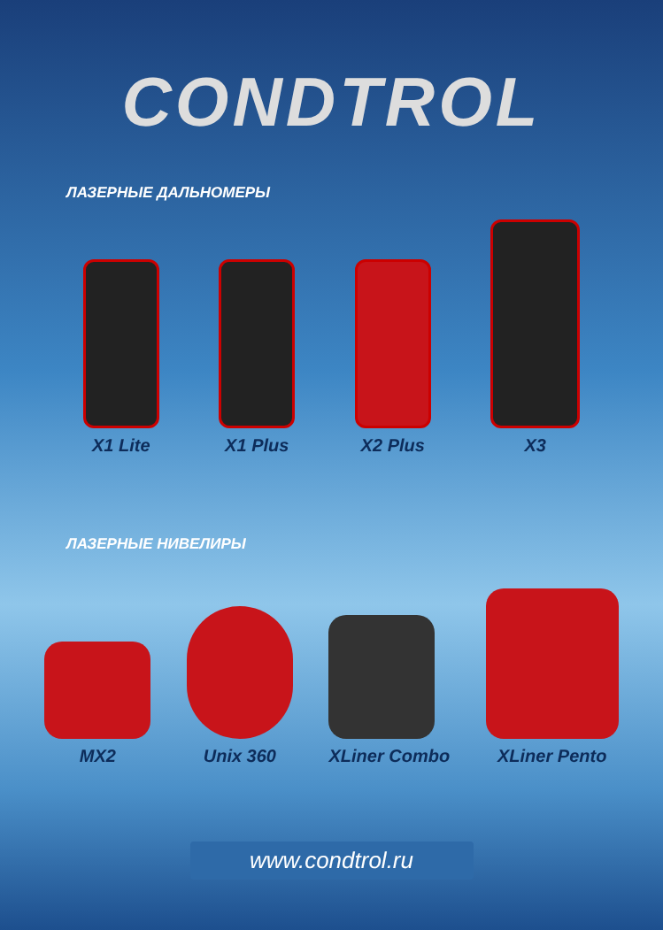CONDTROL
ЛАЗЕРНЫЕ ДАЛЬНОМЕРЫ
X1 Lite
X1 Plus
X2 Plus
X3
ЛАЗЕРНЫЕ НИВЕЛИРЫ
MX2
Unix 360
XLiner Combo
XLiner Pento
www.condtrol.ru